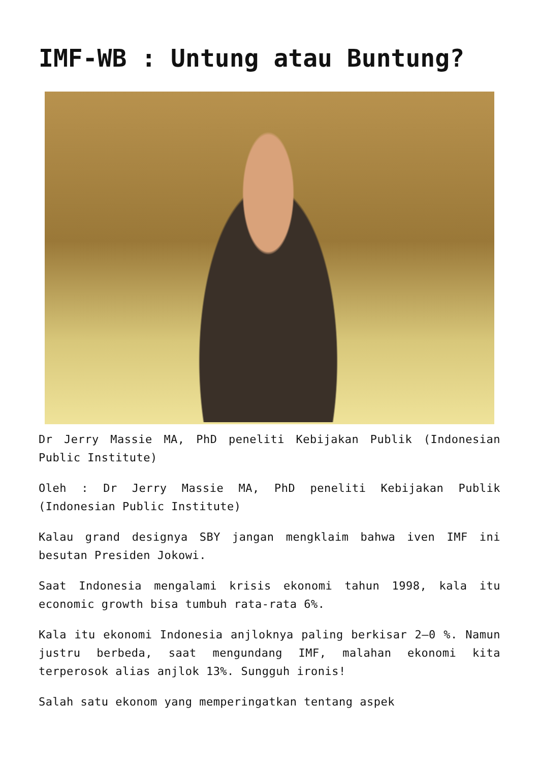IMF-WB : Untung atau Buntung?
Dr Jerry Massie MA, PhD peneliti Kebijakan Publik (Indonesian Public Institute)
Oleh : Dr Jerry Massie MA, PhD peneliti Kebijakan Publik (Indonesian Public Institute)
Kalau grand designya SBY jangan mengklaim bahwa iven IMF ini besutan Presiden Jokowi.
Saat Indonesia mengalami krisis ekonomi tahun 1998, kala itu economic growth bisa tumbuh rata-rata 6%.
Kala itu ekonomi Indonesia anjloknya paling berkisar 2–0 %. Namun justru berbeda, saat mengundang IMF, malahan ekonomi kita terperosok alias anjlok 13%. Sungguh ironis!
Salah satu ekonom yang memperingatkan tentang aspek